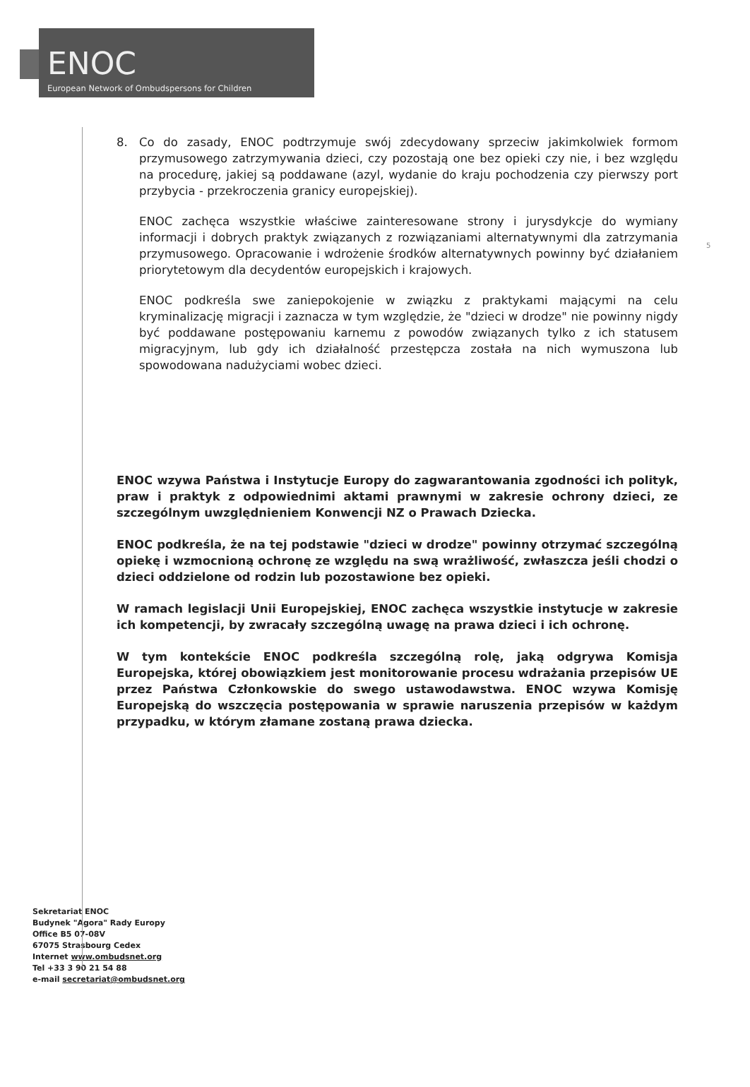ENOC
European Network of Ombudspersons for Children
5
8. Co do zasady, ENOC podtrzymuje swój zdecydowany sprzeciw jakimkolwiek formom przymusowego zatrzymywania dzieci, czy pozostają one bez opieki czy nie, i bez względu na procedurę, jakiej są poddawane (azyl, wydanie do kraju pochodzenia czy pierwszy port przybycia - przekroczenia granicy europejskiej).
ENOC zachęca wszystkie właściwe zainteresowane strony i jurysdykcje do wymiany informacji i dobrych praktyk związanych z rozwiązaniami alternatywnymi dla zatrzymania przymusowego. Opracowanie i wdrożenie środków alternatywnych powinny być działaniem priorytetowym dla decydentów europejskich i krajowych.
ENOC podkreśla swe zaniepokojenie w związku z praktykami mającymi na celu kryminalizację migracji i zaznacza w tym względzie, że "dzieci w drodze" nie powinny nigdy być poddawane postępowaniu karnemu z powodów związanych tylko z ich statusem migracyjnym, lub gdy ich działalność przestępcza została na nich wymuszona lub spowodowana nadużyciami wobec dzieci.
ENOC wzywa Państwa i Instytucje Europy do zagwarantowania zgodności ich polityk, praw i praktyk z odpowiednimi aktami prawnymi w zakresie ochrony dzieci, ze szczególnym uwzględnieniem Konwencji NZ o Prawach Dziecka.
ENOC podkreśla, że na tej podstawie "dzieci w drodze" powinny otrzymać szczególną opiekę i wzmocnioną ochronę ze względu na swą wrażliwość, zwłaszcza jeśli chodzi o dzieci oddzielone od rodzin lub pozostawione bez opieki.
W ramach legislacji Unii Europejskiej, ENOC zachęca wszystkie instytucje w zakresie ich kompetencji, by zwracały szczególną uwagę na prawa dzieci i ich ochronę.
W tym kontekście ENOC podkreśla szczególną rolę, jaką odgrywa Komisja Europejska, której obowiązkiem jest monitorowanie procesu wdrażania przepisów UE przez Państwa Członkowskie do swego ustawodawstwa. ENOC wzywa Komisję Europejską do wszczęcia postępowania w sprawie naruszenia przepisów w każdym przypadku, w którym złamane zostaną prawa dziecka.
Sekretariat ENOC
Budynek "Agora" Rady Europy
Office B5 07-08V
67075 Strasbourg Cedex
Internet www.ombudsnet.org
Tel +33 3 90 21 54 88
e-mail secretariat@ombudsnet.org